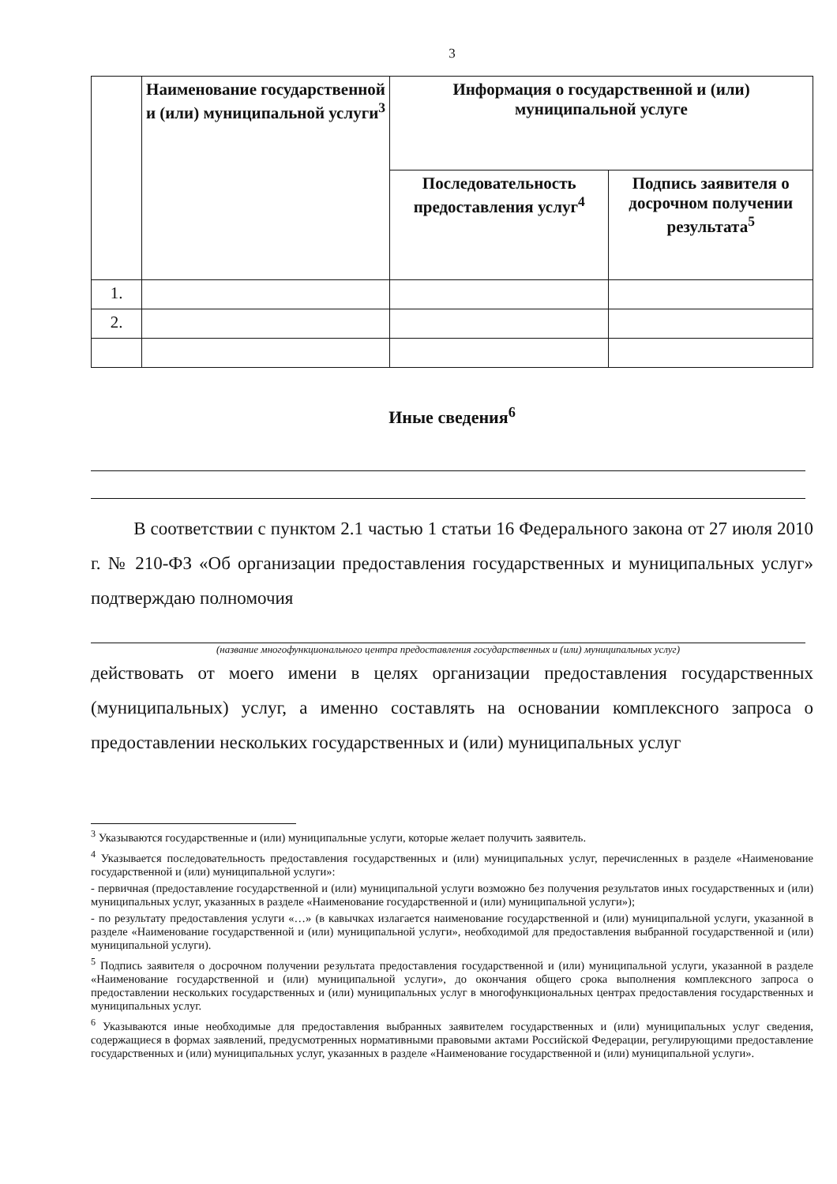3
| | Наименование государственной и (или) муниципальной услуги<sup>3</sup> | Информация о государственной и (или) муниципальной услуге | |
| --- | --- | --- | --- |
| | | Последовательность предоставления услуг<sup>4</sup> | Подпись заявителя о досрочном получении результата<sup>5</sup> |
| 1. | | | |
| 2. | | | |
Иные сведения<sup>6</sup>
В соответствии с пунктом 2.1 частью 1 статьи 16 Федерального закона от 27 июля 2010 г. № 210-ФЗ «Об организации предоставления государственных и муниципальных услуг» подтверждаю полномочия
(название многофункционального центра предоставления государственных и (или) муниципальных услуг)
действовать от моего имени в целях организации предоставления государственных (муниципальных) услуг, а именно составлять на основании комплексного запроса о предоставлении нескольких государственных и (или) муниципальных услуг
<sup>3</sup> Указываются государственные и (или) муниципальные услуги, которые желает получить заявитель.
<sup>4</sup> Указывается последовательность предоставления государственных и (или) муниципальных услуг, перечисленных в разделе «Наименование государственной и (или) муниципальной услуги»:
- первичная (предоставление государственной и (или) муниципальной услуги возможно без получения результатов иных государственных и (или) муниципальных услуг, указанных в разделе «Наименование государственной и (или) муниципальной услуги»);
- по результату предоставления услуги «…» (в кавычках излагается наименование государственной и (или) муниципальной услуги, указанной в разделе «Наименование государственной и (или) муниципальной услуги», необходимой для предоставления выбранной государственной и (или) муниципальной услуги).
<sup>5</sup> Подпись заявителя о досрочном получении результата предоставления государственной и (или) муниципальной услуги, указанной в разделе «Наименование государственной и (или) муниципальной услуги», до окончания общего срока выполнения комплексного запроса о предоставлении нескольких государственных и (или) муниципальных услуг в многофункциональных центрах предоставления государственных и муниципальных услуг.
<sup>6</sup> Указываются иные необходимые для предоставления выбранных заявителем государственных и (или) муниципальных услуг сведения, содержащиеся в формах заявлений, предусмотренных нормативными правовыми актами Российской Федерации, регулирующими предоставление государственных и (или) муниципальных услуг, указанных в разделе «Наименование государственной и (или) муниципальной услуги».